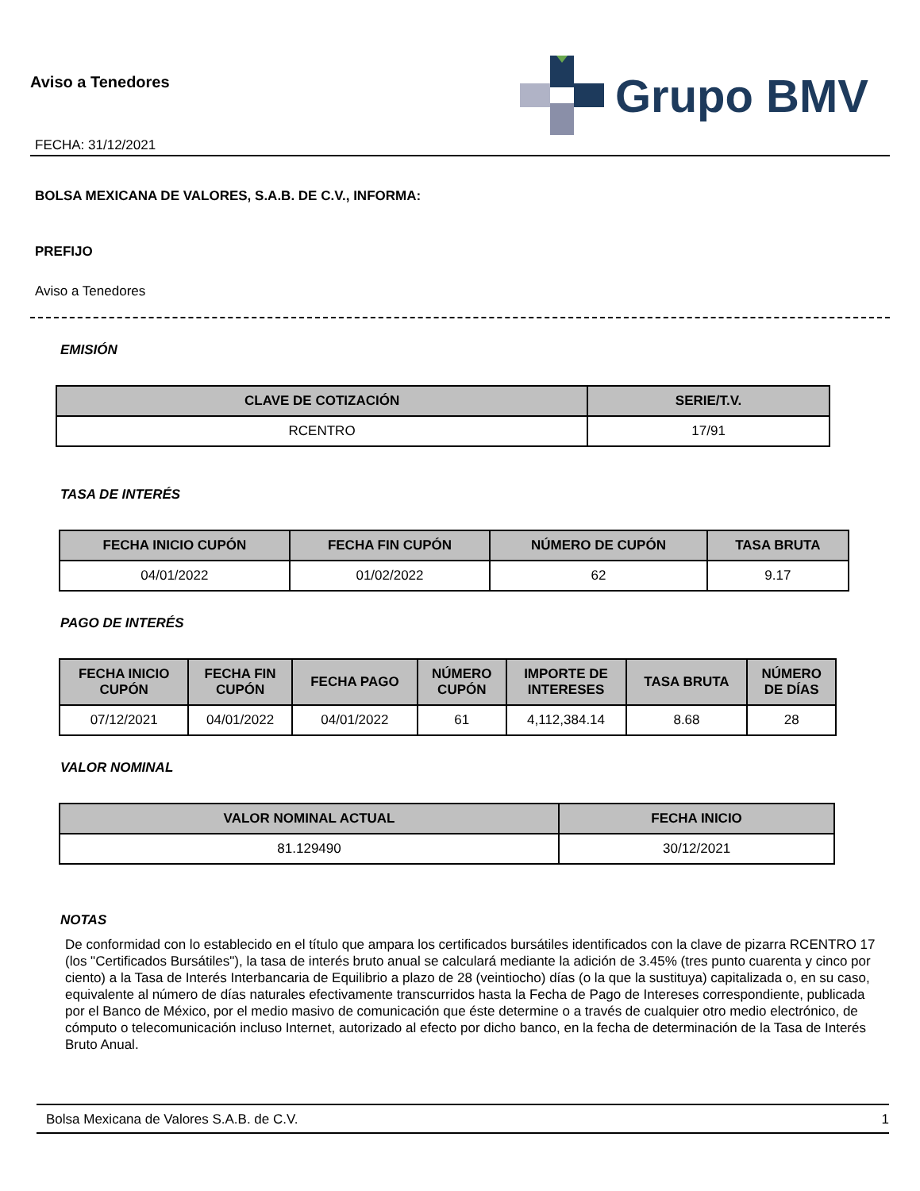Aviso a Tenedores
FECHA: 31/12/2021
Grupo BMV
BOLSA MEXICANA DE VALORES, S.A.B. DE C.V., INFORMA:
PREFIJO
Aviso a Tenedores
EMISIÓN
| CLAVE DE COTIZACIÓN | SERIE/T.V. |
| --- | --- |
| RCENTRO | 17/91 |
TASA DE INTERÉS
| FECHA INICIO CUPÓN | FECHA FIN CUPÓN | NÚMERO DE CUPÓN | TASA BRUTA |
| --- | --- | --- | --- |
| 04/01/2022 | 01/02/2022 | 62 | 9.17 |
PAGO DE INTERÉS
| FECHA INICIO CUPÓN | FECHA FIN CUPÓN | FECHA PAGO | NÚMERO CUPÓN | IMPORTE DE INTERESES | TASA BRUTA | NÚMERO DE DÍAS |
| --- | --- | --- | --- | --- | --- | --- |
| 07/12/2021 | 04/01/2022 | 04/01/2022 | 61 | 4,112,384.14 | 8.68 | 28 |
VALOR NOMINAL
| VALOR NOMINAL ACTUAL | FECHA INICIO |
| --- | --- |
| 81.129490 | 30/12/2021 |
NOTAS
De conformidad con lo establecido en el título que ampara los certificados bursátiles identificados con la clave de pizarra RCENTRO 17 (los "Certificados Bursátiles"), la tasa de interés bruto anual se calculará mediante la adición de 3.45% (tres punto cuarenta y cinco por ciento) a la Tasa de Interés Interbancaria de Equilibrio a plazo de 28 (veintiocho) días (o la que la sustituya) capitalizada o, en su caso, equivalente al número de días naturales efectivamente transcurridos hasta la Fecha de Pago de Intereses correspondiente, publicada por el Banco de México, por el medio masivo de comunicación que éste determine o a través de cualquier otro medio electrónico, de cómputo o telecomunicación incluso Internet, autorizado al efecto por dicho banco, en la fecha de determinación de la Tasa de Interés Bruto Anual.
Bolsa Mexicana de Valores S.A.B. de C.V. 1